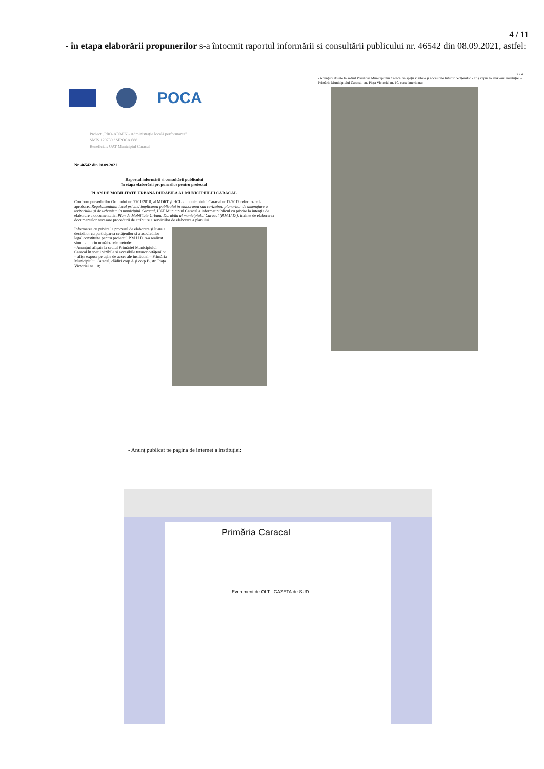4 / 11
- în etapa elaborării propunerilor s-a întocmit raportul informării si consultării publicului nr. 46542 din 08.09.2021, astfel:
POCA
Proiect „PRO-ADMIN - Administrație locală performantă”
SMIS 129739 / SIPOCA 688
Beneficiar: UAT Municipiul Caracal
Nr. 46542 din 08.09.2021
Raportul informării si consultării publicului
în etapa elaborării propunerilor pentru proiectul
PLAN DE MOBILITATE URBANA DURABILA AL MUNICIPIULUI CARACAL
Conform prevederilor Ordinului nr. 2701/2010, al MDRT și HCL al municipiului Caracal nr.17/2012 referitoare la aprobarea Regulamentului local privind implicarea publicului în elaborarea sau revizuirea planurilor de amenajare a teritoriului și de urbanism în municipiul Caracal, UAT Municipiul Caracal a informat publicul cu privire la intenția de elaborare a documentației Plan de Mobilitate Urbana Durabila al municipiului Caracal (P.M.U.D.), înainte de elaborarea documentelor necesare procedurii de atribuire a serviciilor de elaborare a planului.
Informarea cu privire la procesul de elaborare și luare a deciziilor cu participarea cetățenilor și a asociațiilor legal constituite pentru proiectul P.M.U.D. s-a realizat simultan, prin următoarele metode:
- Anunțuri afișate la sediul Primăriei Municipiului Caracal în spații vizibile și accesibile tuturor cetățenilor – afișe expuse pe ușile de acces ale instituției – Primăria Municipiului Caracal, clădiri corp A și corp B, str. Piața Victoriei nr. 10;
2 / 4
- Anunțuri afișate la sediul Primăriei Municipiului Caracal în spații vizibile și accesibile tuturor cetățenilor - afiș expus la avizierul instituției – Primăria Municipiului Caracal, str. Piața Victoriei nr. 10, curte interioara:
- Anunț publicat pe pagina de internet a instituției:
Primăria Caracal
Eveniment de OLT GAZETA de SUD